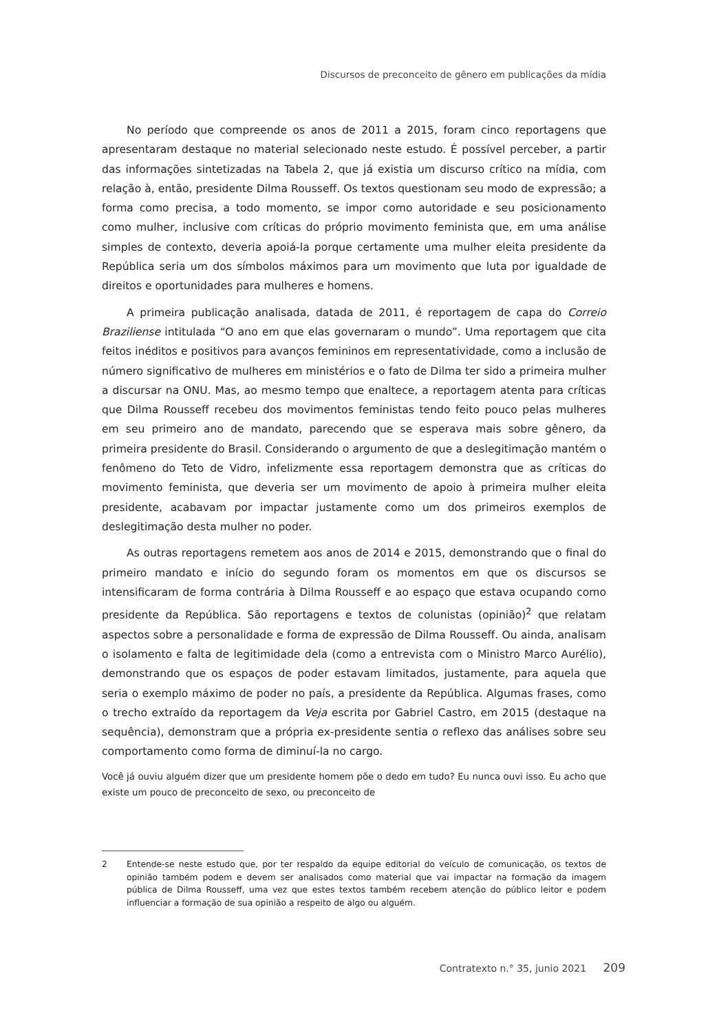Discursos de preconceito de gênero em publicações da mídia
No período que compreende os anos de 2011 a 2015, foram cinco reportagens que apresentaram destaque no material selecionado neste estudo. É possível perceber, a partir das informações sintetizadas na Tabela 2, que já existia um discurso crítico na mídia, com relação à, então, presidente Dilma Rousseff. Os textos questionam seu modo de expressão; a forma como precisa, a todo momento, se impor como autoridade e seu posicionamento como mulher, inclusive com críticas do próprio movimento feminista que, em uma análise simples de contexto, deveria apoiá-la porque certamente uma mulher eleita presidente da República seria um dos símbolos máximos para um movimento que luta por igualdade de direitos e oportunidades para mulheres e homens.
A primeira publicação analisada, datada de 2011, é reportagem de capa do Correio Braziliense intitulada “O ano em que elas governaram o mundo”. Uma reportagem que cita feitos inéditos e positivos para avanços femininos em representatividade, como a inclusão de número significativo de mulheres em ministérios e o fato de Dilma ter sido a primeira mulher a discursar na ONU. Mas, ao mesmo tempo que enaltece, a reportagem atenta para críticas que Dilma Rousseff recebeu dos movimentos feministas tendo feito pouco pelas mulheres em seu primeiro ano de mandato, parecendo que se esperava mais sobre gênero, da primeira presidente do Brasil. Considerando o argumento de que a deslegitimação mantém o fenômeno do Teto de Vidro, infelizmente essa reportagem demonstra que as críticas do movimento feminista, que deveria ser um movimento de apoio à primeira mulher eleita presidente, acabavam por impactar justamente como um dos primeiros exemplos de deslegitimação desta mulher no poder.
As outras reportagens remetem aos anos de 2014 e 2015, demonstrando que o final do primeiro mandato e início do segundo foram os momentos em que os discursos se intensificaram de forma contrária à Dilma Rousseff e ao espaço que estava ocupando como presidente da República. São reportagens e textos de colunistas (opinião)<sup>2</sup> que relatam aspectos sobre a personalidade e forma de expressão de Dilma Rousseff. Ou ainda, analisam o isolamento e falta de legitimidade dela (como a entrevista com o Ministro Marco Aurélio), demonstrando que os espaços de poder estavam limitados, justamente, para aquela que seria o exemplo máximo de poder no país, a presidente da República. Algumas frases, como o trecho extraído da reportagem da Veja escrita por Gabriel Castro, em 2015 (destaque na sequência), demonstram que a própria ex-presidente sentia o reflexo das análises sobre seu comportamento como forma de diminuí-la no cargo.
Você já ouviu alguém dizer que um presidente homem põe o dedo em tudo? Eu nunca ouvi isso. Eu acho que existe um pouco de preconceito de sexo, ou preconceito de
2 Entende-se neste estudo que, por ter respaldo da equipe editorial do veículo de comunicação, os textos de opinião também podem e devem ser analisados como material que vai impactar na formação da imagem pública de Dilma Rousseff, uma vez que estes textos também recebem atenção do público leitor e podem influenciar a formação de sua opinião a respeito de algo ou alguém.
Contratexto n.° 35, junio 2021 209